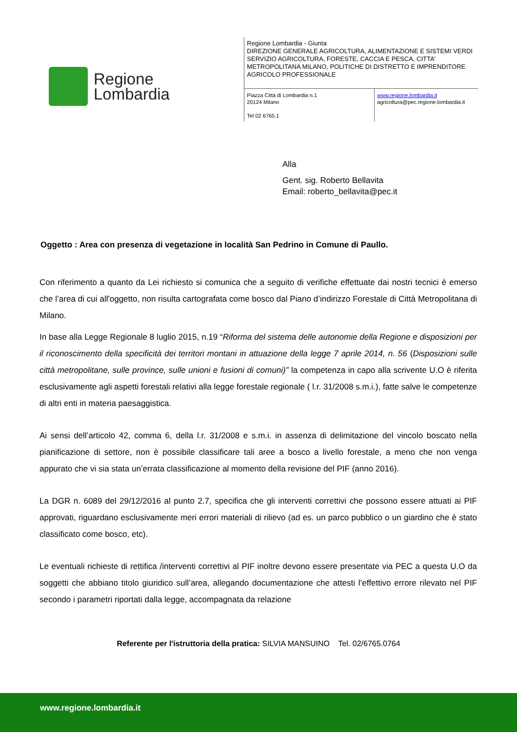Regione
Lombardia
Regione Lombardia - Giunta
DIREZIONE GENERALE AGRICOLTURA, ALIMENTAZIONE E SISTEMI VERDI
SERVIZIO AGRICOLTURA, FORESTE, CACCIA E PESCA, CITTA'
METROPOLITANA MILANO, POLITICHE DI DISTRETTO E IMPRENDITORE
AGRICOLO PROFESSIONALE
Piazza Città di Lombardia n.1
20124 Milano
Tel 02 6765.1
www.regione.lombardia.it
agricoltura@pec.regione.lombardia.it
Alla
Gent. sig. Roberto Bellavita
Email: roberto_bellavita@pec.it
Oggetto : Area con presenza di vegetazione in località San Pedrino in Comune di Paullo.
Con riferimento a quanto da Lei richiesto si comunica che a seguito di verifiche effettuate dai nostri tecnici è emerso che l’area di cui all'oggetto, non risulta cartografata come bosco dal Piano d’indirizzo Forestale di Città Metropolitana di Milano.
In base alla Legge Regionale 8 luglio 2015, n.19 “Riforma del sistema delle autonomie della Regione e disposizioni per il riconoscimento della specificità dei territori montani in attuazione della legge 7 aprile 2014, n. 56 (Disposizioni sulle città metropolitane, sulle province, sulle unioni e fusioni di comuni)” la competenza in capo alla scrivente U.O è riferita esclusivamente agli aspetti forestali relativi alla legge forestale regionale ( l.r. 31/2008 s.m.i.), fatte salve le competenze di altri enti in materia paesaggistica.
Ai sensi dell’articolo 42, comma 6, della l.r. 31/2008 e s.m.i. in assenza di delimitazione del vincolo boscato nella pianificazione di settore, non è possibile classificare tali aree a bosco a livello forestale, a meno che non venga appurato che vi sia stata un’errata classificazione al momento della revisione del PIF (anno 2016).
La DGR n. 6089 del 29/12/2016 al punto 2.7, specifica che gli interventi correttivi che possono essere attuati ai PIF approvati, riguardano esclusivamente meri errori materiali di rilievo (ad es. un parco pubblico o un giardino che è stato classificato come bosco, etc).
Le eventuali richieste di rettifica /interventi correttivi al PIF inoltre devono essere presentate via PEC a questa U.O da soggetti che abbiano titolo giuridico sull’area, allegando documentazione che attesti l’effettivo errore rilevato nel PIF secondo i parametri riportati dalla legge, accompagnata da relazione
Referente per l'istruttoria della pratica: SILVIA MANSUINO Tel. 02/6765.0764
www.regione.lombardia.it